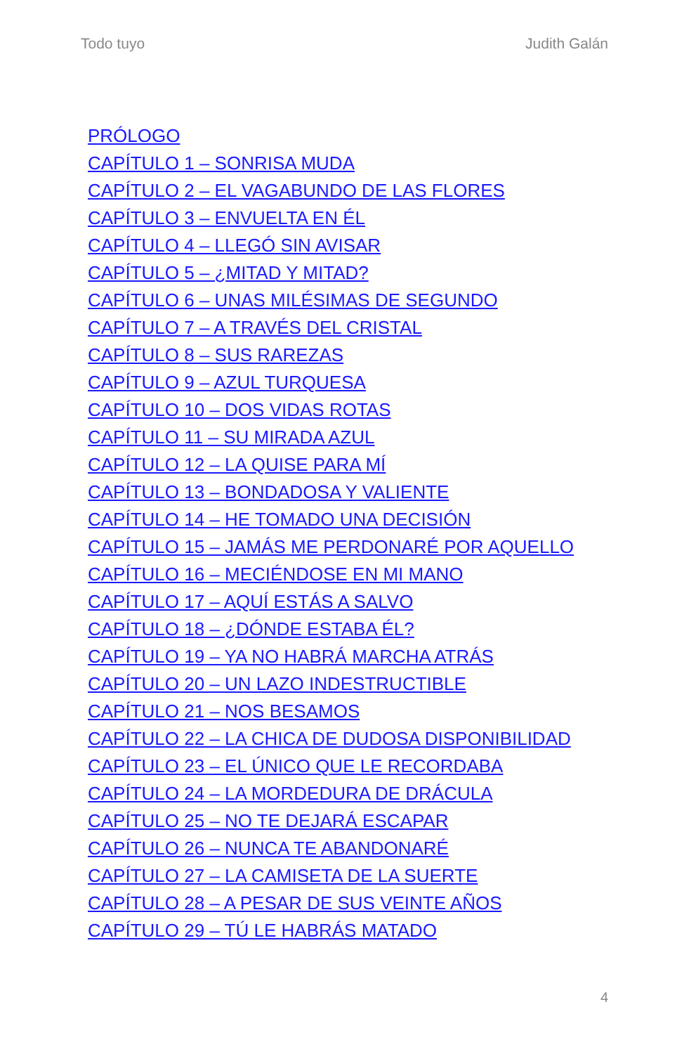Todo tuyo Judith Galán
PRÓLOGO
CAPÍTULO 1 – SONRISA MUDA
CAPÍTULO 2 – EL VAGABUNDO DE LAS FLORES
CAPÍTULO 3 – ENVUELTA EN ÉL
CAPÍTULO 4 – LLEGÓ SIN AVISAR
CAPÍTULO 5 – ¿MITAD Y MITAD?
CAPÍTULO 6 – UNAS MILÉSIMAS DE SEGUNDO
CAPÍTULO 7 – A TRAVÉS DEL CRISTAL
CAPÍTULO 8 – SUS RAREZAS
CAPÍTULO 9 – AZUL TURQUESA
CAPÍTULO 10 – DOS VIDAS ROTAS
CAPÍTULO 11 – SU MIRADA AZUL
CAPÍTULO 12 – LA QUISE PARA MÍ
CAPÍTULO 13 – BONDADOSA Y VALIENTE
CAPÍTULO 14 – HE TOMADO UNA DECISIÓN
CAPÍTULO 15 – JAMÁS ME PERDONARÉ POR AQUELLO
CAPÍTULO 16 – MECIÉNDOSE EN MI MANO
CAPÍTULO 17 – AQUÍ ESTÁS A SALVO
CAPÍTULO 18 – ¿DÓNDE ESTABA ÉL?
CAPÍTULO 19 – YA NO HABRÁ MARCHA ATRÁS
CAPÍTULO 20 – UN LAZO INDESTRUCTIBLE
CAPÍTULO 21 – NOS BESAMOS
CAPÍTULO 22 – LA CHICA DE DUDOSA DISPONIBILIDAD
CAPÍTULO 23 – EL ÚNICO QUE LE RECORDABA
CAPÍTULO 24 – LA MORDEDURA DE DRÁCULA
CAPÍTULO 25 – NO TE DEJARÁ ESCAPAR
CAPÍTULO 26 – NUNCA TE ABANDONARÉ
CAPÍTULO 27 – LA CAMISETA DE LA SUERTE
CAPÍTULO 28 – A PESAR DE SUS VEINTE AÑOS
CAPÍTULO 29 – TÚ LE HABRÁS MATADO
4